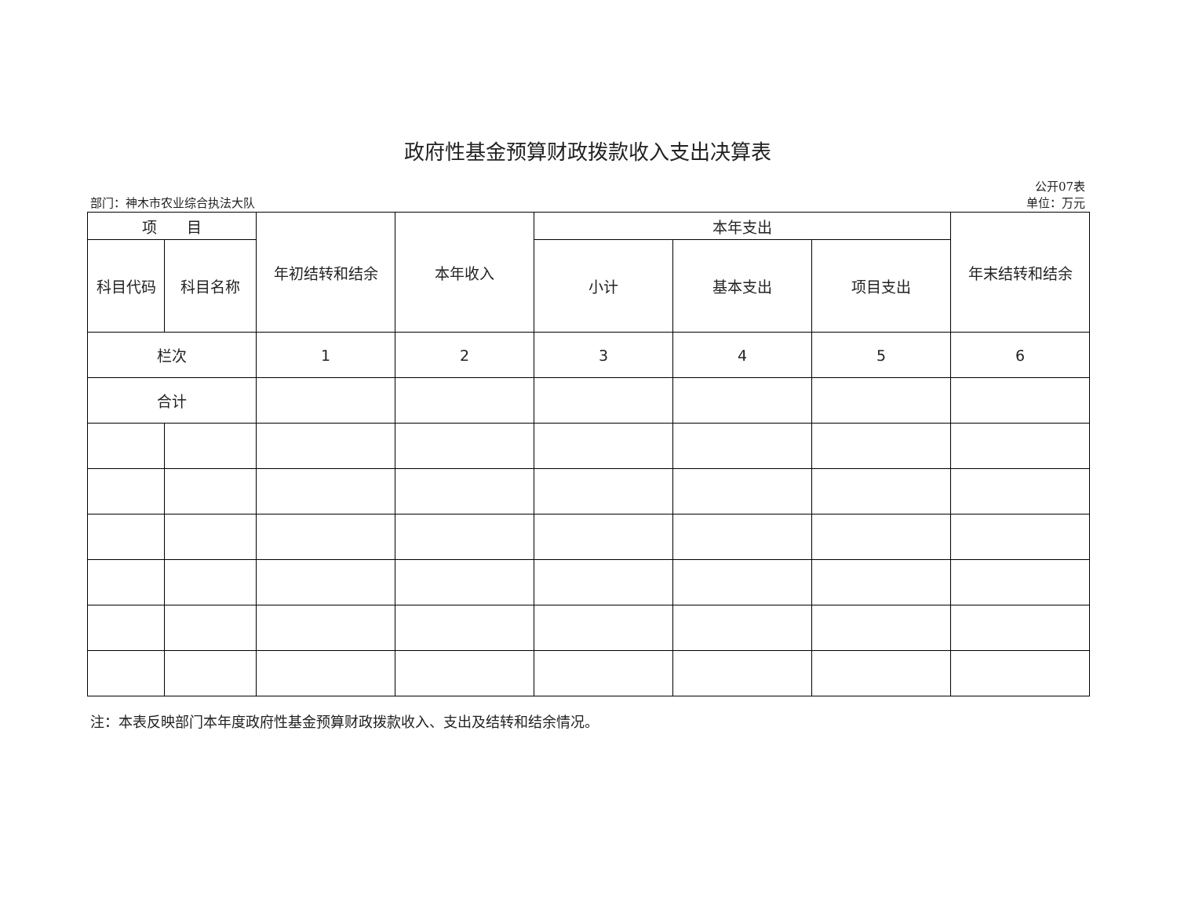政府性基金预算财政拨款收入支出决算表
部门：神木市农业综合执法大队
公开07表
单位：万元
| 项 目 | | 年初结转和结余 | 本年收入 | 本年支出 | | | 年末结转和结余 |
| --- | --- | --- | --- | --- | --- | --- | --- |
| 科目代码 | 科目名称 | | | 小计 | 基本支出 | 项目支出 | |
| 栏次 | | 1 | 2 | 3 | 4 | 5 | 6 |
| 合计 | | | | | | | |
注：本表反映部门本年度政府性基金预算财政拨款收入、支出及结转和结余情况。